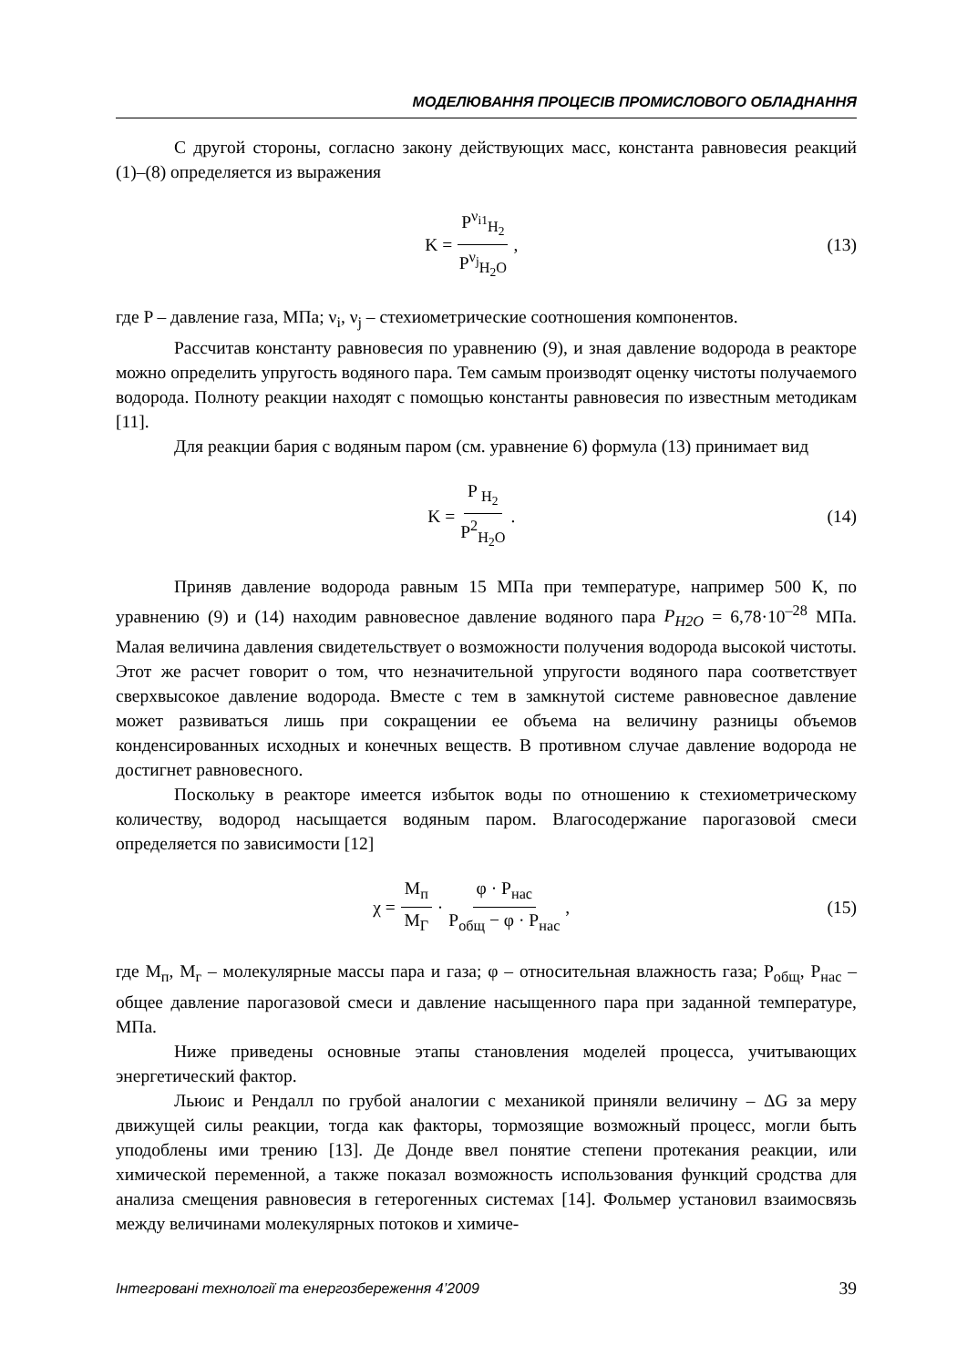МОДЕЛЮВАННЯ ПРОЦЕСІВ ПРОМИСЛОВОГО ОБЛАДНАННЯ
С другой стороны, согласно закону действующих масс, константа равновесия реакций (1)–(8) определяется из выражения
K = P<sup>ν<sub>i1</sub></sup><sub>H<sub>2</sub></sub> P<sup>ν<sub>j</sub></sup><sub>H<sub>2</sub>O</sub>, (13)
где P – давление газа, МПа; ν<sub>i</sub>, ν<sub>j</sub> – стехиометрические соотношения компонентов.
Рассчитав константу равновесия по уравнению (9), и зная давление водорода в реакторе можно определить упругость водяного пара. Тем самым производят оценку чистоты получаемого водорода. Полноту реакции находят с помощью константы равновесия по известным методикам [11].
Для реакции бария с водяным паром (см. уравнение 6) формула (13) принимает вид
K = P <sub>H<sub>2</sub></sub> P<sup>2</sup><sub>H<sub>2</sub>O</sub>. (14)
Приняв давление водорода равным 15 МПа при температуре, например 500 К, по уравнению (9) и (14) находим равновесное давление водяного пара P<sub>H2O</sub> = 6,78·10<sup>–28</sup> МПа. Малая величина давления свидетельствует о возможности получения водорода высокой чистоты. Этот же расчет говорит о том, что незначительной упругости водяного пара соответствует сверхвысокое давление водорода. Вместе с тем в замкнутой системе равновесное давление может развиваться лишь при сокращении ее объема на величину разницы объемов конденсированных исходных и конечных веществ. В противном случае давление водорода не достигнет равновесного.
Поскольку в реакторе имеется избыток воды по отношению к стехиометрическому количеству, водород насыщается водяным паром. Влагосодержание парогазовой смеси определяется по зависимости [12]
χ = M<sub>п</sub> M<sub>Г</sub> · φ · P<sub>нас</sub> P<sub>общ</sub> − φ · P<sub>нас</sub>,
(15)
где М<sub>п</sub>, М<sub>г</sub> – молекулярные массы пара и газа; φ – относительная влажность газа; Р<sub>общ</sub>, Р<sub>нас</sub> – общее давление парогазовой смеси и давление насыщенного пара при заданной температуре, МПа.
Ниже приведены основные этапы становления моделей процесса, учитывающих энергетический фактор.
Льюис и Рендалл по грубой аналогии с механикой приняли величину – ΔG за меру движущей силы реакции, тогда как факторы, тормозящие возможный процесс, могли быть уподоблены ими трению [13]. Де Донде ввел понятие степени протекания реакции, или химической переменной, а также показал возможность использования функций сродства для анализа смещения равновесия в гетерогенных системах [14]. Фольмер установил взаимосвязь между величинами молекулярных потоков и химиче-
Інтегровані технології та енергозбереження 4’2009 39